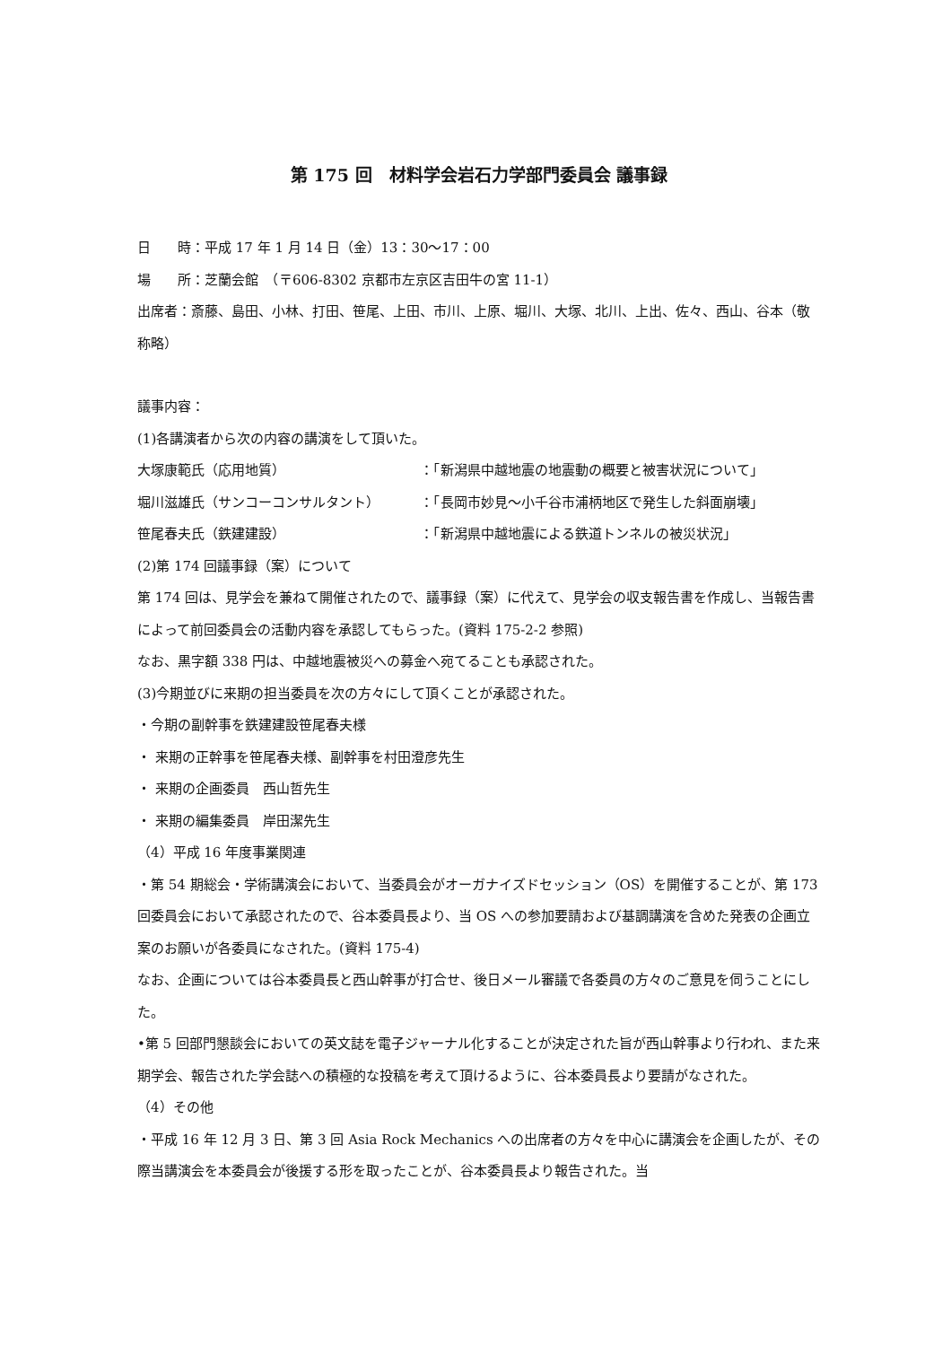第 175 回　材料学会岩石力学部門委員会 議事録
日　　時：平成 17 年 1 月 14 日（金）13：30〜17：00
場　　所：芝蘭会館　（〒606-8302 京都市左京区吉田牛の宮 11-1）
出席者：斎藤、島田、小林、打田、笹尾、上田、市川、上原、堀川、大塚、北川、上出、佐々、西山、谷本（敬称略）
議事内容：
(1)各講演者から次の内容の講演をして頂いた。
大塚康範氏（応用地質） ：「新潟県中越地震の地震動の概要と被害状況について」
堀川滋雄氏（サンコーコンサルタント） ：「長岡市妙見〜小千谷市浦柄地区で発生した斜面崩壊」
笹尾春夫氏（鉄建建設） ：「新潟県中越地震による鉄道トンネルの被災状況」
(2)第 174 回議事録（案）について
第 174 回は、見学会を兼ねて開催されたので、議事録（案）に代えて、見学会の収支報告書を作成し、当報告書によって前回委員会の活動内容を承認してもらった。(資料 175-2-2 参照)
なお、黒字額 338 円は、中越地震被災への募金へ宛てることも承認された。
(3)今期並びに来期の担当委員を次の方々にして頂くことが承認された。
・今期の副幹事を鉄建建設笹尾春夫様
・ 来期の正幹事を笹尾春夫様、副幹事を村田澄彦先生
・ 来期の企画委員　西山哲先生
・ 来期の編集委員　岸田潔先生
（4）平成 16 年度事業関連
・第 54 期総会・学術講演会において、当委員会がオーガナイズドセッション（OS）を開催することが、第 173 回委員会において承認されたので、谷本委員長より、当 OS への参加要請および基調講演を含めた発表の企画立案のお願いが各委員になされた。(資料 175-4)
なお、企画については谷本委員長と西山幹事が打合せ、後日メール審議で各委員の方々のご意見を伺うことにした。
•第 5 回部門懇談会においての英文誌を電子ジャーナル化することが決定された旨が西山幹事より行われ、また来期学会、報告された学会誌への積極的な投稿を考えて頂けるように、谷本委員長より要請がなされた。
（4）その他
・平成 16 年 12 月 3 日、第 3 回 Asia Rock Mechanics への出席者の方々を中心に講演会を企画したが、その際当講演会を本委員会が後援する形を取ったことが、谷本委員長より報告された。当